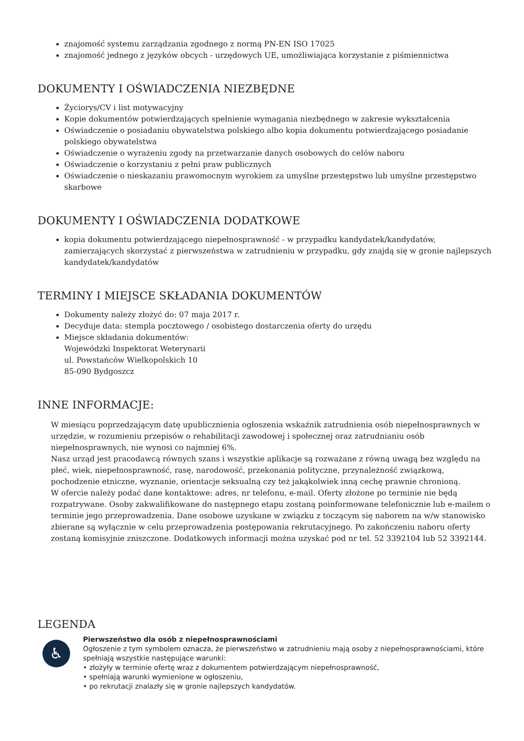znajomość systemu zarządzania zgodnego z normą PN-EN ISO 17025
znajomość jednego z języków obcych - urzędowych UE, umożliwiająca korzystanie z piśmiennictwa
DOKUMENTY I OŚWIADCZENIA NIEZBĘDNE
Życiorys/CV i list motywacyjny
Kopie dokumentów potwierdzających spełnienie wymagania niezbędnego w zakresie wykształcenia
Oświadczenie o posiadaniu obywatelstwa polskiego albo kopia dokumentu potwierdzającego posiadanie polskiego obywatelstwa
Oświadczenie o wyrażeniu zgody na przetwarzanie danych osobowych do celów naboru
Oświadczenie o korzystaniu z pełni praw publicznych
Oświadczenie o nieskazaniu prawomocnym wyrokiem za umyślne przestępstwo lub umyślne przestępstwo skarbowe
DOKUMENTY I OŚWIADCZENIA DODATKOWE
kopia dokumentu potwierdzającego niepełnosprawność - w przypadku kandydatek/kandydatów, zamierzających skorzystać z pierwszeństwa w zatrudnieniu w przypadku, gdy znajdą się w gronie najlepszych kandydatek/kandydatów
TERMINY I MIEJSCE SKŁADANIA DOKUMENTÓW
Dokumenty należy złożyć do: 07 maja 2017 r.
Decyduje data: stempla pocztowego / osobistego dostarczenia oferty do urzędu
Miejsce składania dokumentów:
Wojewódzki Inspektorat Weterynarii
ul. Powstańców Wielkopolskich 10
85-090 Bydgoszcz
INNE INFORMACJE:
W miesiącu poprzedzającym datę upublicznienia ogłoszenia wskaźnik zatrudnienia osób niepełnosprawnych w urzędzie, w rozumieniu przepisów o rehabilitacji zawodowej i społecznej oraz zatrudnianiu osób niepełnosprawnych, nie wynosi co najmniej 6%.
Nasz urząd jest pracodawcą równych szans i wszystkie aplikacje są rozważane z równą uwagą bez względu na płeć, wiek, niepełnosprawność, rasę, narodowość, przekonania polityczne, przynależność związkową, pochodzenie etniczne, wyznanie, orientacje seksualną czy też jakąkolwiek inną cechę prawnie chronioną.
W ofercie należy podać dane kontaktowe: adres, nr telefonu, e-mail. Oferty złożone po terminie nie będą rozpatrywane. Osoby zakwalifikowane do następnego etapu zostaną poinformowane telefonicznie lub e-mailem o terminie jego przeprowadzenia. Dane osobowe uzyskane w związku z toczącym się naborem na w/w stanowisko zbierane są wyłącznie w celu przeprowadzenia postępowania rekrutacyjnego. Po zakończeniu naboru oferty zostaną komisyjnie zniszczone. Dodatkowych informacji można uzyskać pod nr tel. 52 3392104 lub 52 3392144.
LEGENDA
♿
Pierwszeństwo dla osób z niepełnosprawnościami
Ogłoszenie z tym symbolem oznacza, że pierwszeństwo w zatrudnieniu mają osoby z niepełnosprawnościami, które spełniają wszystkie następujące warunki:
• złożyły w terminie ofertę wraz z dokumentem potwierdzającym niepełnosprawność,
• spełniają warunki wymienione w ogłoszeniu,
• po rekrutacji znalazły się w gronie najlepszych kandydatów.